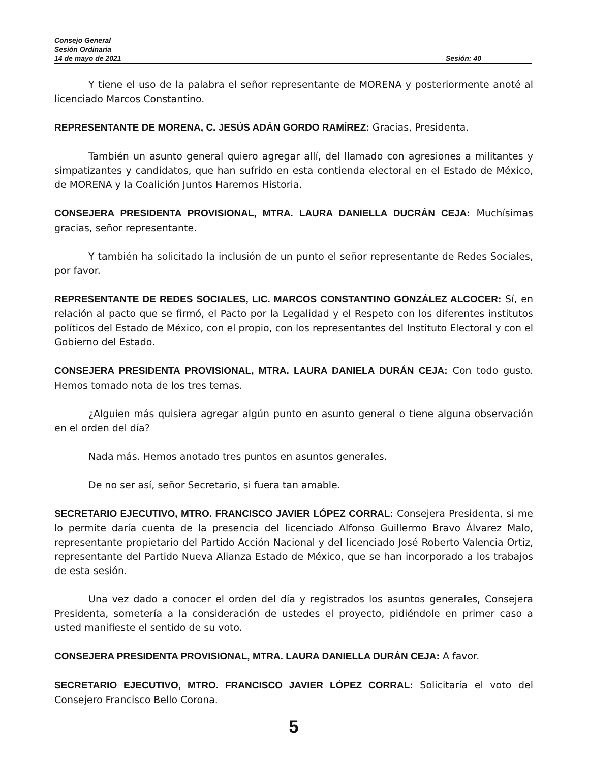Consejo General
Sesión Ordinaria
14 de mayo de 2021 Sesión: 40
Y tiene el uso de la palabra el señor representante de MORENA y posteriormente anoté al licenciado Marcos Constantino.
REPRESENTANTE DE MORENA, C. JESÚS ADÁN GORDO RAMÍREZ: Gracias, Presidenta.
También un asunto general quiero agregar allí, del llamado con agresiones a militantes y simpatizantes y candidatos, que han sufrido en esta contienda electoral en el Estado de México, de MORENA y la Coalición Juntos Haremos Historia.
CONSEJERA PRESIDENTA PROVISIONAL, MTRA. LAURA DANIELLA DUCRÁN CEJA: Muchísimas gracias, señor representante.
Y también ha solicitado la inclusión de un punto el señor representante de Redes Sociales, por favor.
REPRESENTANTE DE REDES SOCIALES, LIC. MARCOS CONSTANTINO GONZÁLEZ ALCOCER: Sí, en relación al pacto que se firmó, el Pacto por la Legalidad y el Respeto con los diferentes institutos políticos del Estado de México, con el propio, con los representantes del Instituto Electoral y con el Gobierno del Estado.
CONSEJERA PRESIDENTA PROVISIONAL, MTRA. LAURA DANIELA DURÁN CEJA: Con todo gusto. Hemos tomado nota de los tres temas.
¿Alguien más quisiera agregar algún punto en asunto general o tiene alguna observación en el orden del día?
Nada más. Hemos anotado tres puntos en asuntos generales.
De no ser así, señor Secretario, si fuera tan amable.
SECRETARIO EJECUTIVO, MTRO. FRANCISCO JAVIER LÓPEZ CORRAL: Consejera Presidenta, si me lo permite daría cuenta de la presencia del licenciado Alfonso Guillermo Bravo Álvarez Malo, representante propietario del Partido Acción Nacional y del licenciado José Roberto Valencia Ortiz, representante del Partido Nueva Alianza Estado de México, que se han incorporado a los trabajos de esta sesión.
Una vez dado a conocer el orden del día y registrados los asuntos generales, Consejera Presidenta, sometería a la consideración de ustedes el proyecto, pidiéndole en primer caso a usted manifieste el sentido de su voto.
CONSEJERA PRESIDENTA PROVISIONAL, MTRA. LAURA DANIELLA DURÁN CEJA: A favor.
SECRETARIO EJECUTIVO, MTRO. FRANCISCO JAVIER LÓPEZ CORRAL: Solicitaría el voto del Consejero Francisco Bello Corona.
5